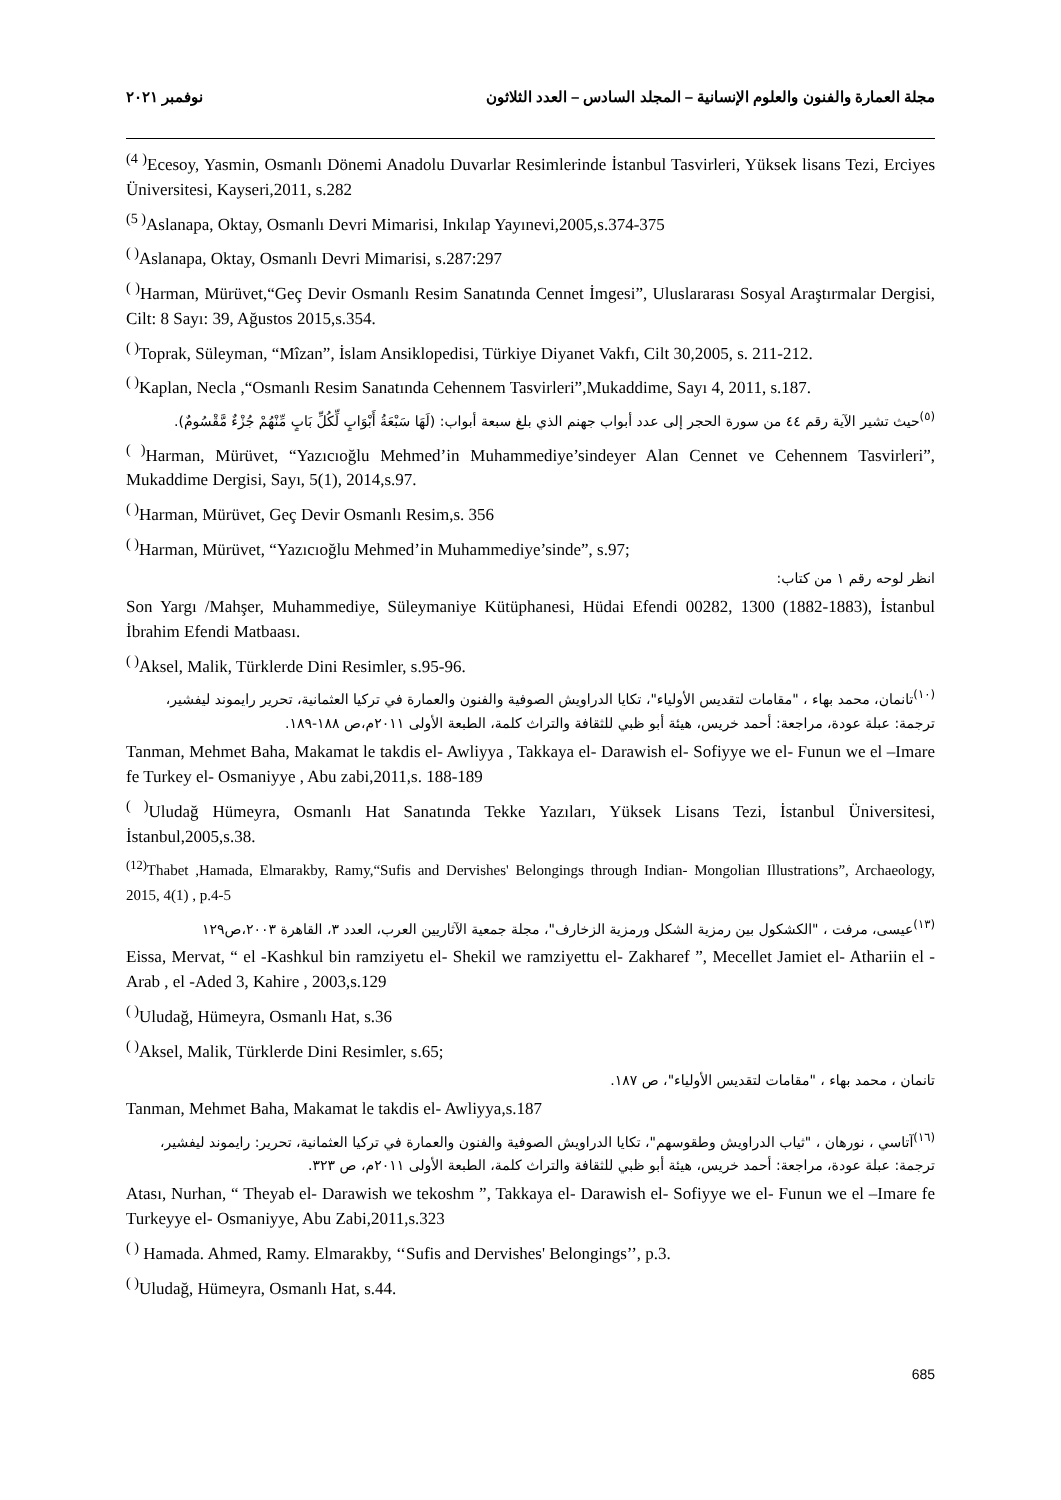مجلة العمارة والفنون والعلوم الإنسانية – المجلد السادس – العدد الثلاثون نوفمبر ٢٠٢١
<sup>(4 )</sup>Ecesoy, Yasmin, Osmanlı Dönemi Anadolu Duvarlar Resimlerinde İstanbul Tasvirleri, Yüksek lisans Tezi, Erciyes Üniversitesi, Kayseri,2011, s.282
<sup>(5 )</sup>Aslanapa, Oktay, Osmanlı Devri Mimarisi, Inkılap Yayınevi,2005,s.374-375
<sup>( )</sup>Aslanapa, Oktay, Osmanlı Devri Mimarisi, s.287:297
<sup>( )</sup>Harman, Mürüvet,“Geç Devir Osmanlı Resim Sanatında Cennet İmgesi”, Uluslararası Sosyal Araştırmalar Dergisi, Cilt: 8 Sayı: 39, Ağustos 2015,s.354.
<sup>( )</sup>Toprak, Süleyman, “Mîzan”, İslam Ansiklopedisi, Türkiye Diyanet Vakfı, Cilt 30,2005, s. 211-212.
<sup>( )</sup>Kaplan, Necla ,“Osmanlı Resim Sanatında Cehennem Tasvirleri”,Mukaddime, Sayı 4, 2011, s.187.
<sup>(٥)</sup> حيث تشير الآية رقم ٤٤ من سورة الحجر إلى عدد أبواب جهنم الذي بلغ سبعة أبواب: (لَهَا سَبْعَةُ أَبْوَابٍ لِّكُلِّ بَابٍ مِّنْهُمْ جُزْءٌ مَّقْسُومٌ).
<sup>( )</sup>Harman, Mürüvet, “Yazıcıoğlu Mehmed’in Muhammediye’sindeyer Alan Cennet ve Cehennem Tasvirleri”, Mukaddime Dergisi, Sayı, 5(1), 2014,s.97.
<sup>( )</sup>Harman, Mürüvet, Geç Devir Osmanlı Resim,s. 356
<sup>( )</sup>Harman, Mürüvet, “Yazıcıoğlu Mehmed’in Muhammediye’sinde”, s.97;
انظر لوحه رقم ١ من كتاب:
Son Yargı /Mahşer, Muhammediye, Süleymaniye Kütüphanesi, Hüdai Efendi 00282, 1300 (1882-1883), İstanbul İbrahim Efendi Matbaası.
<sup>( )</sup>Aksel, Malik, Türklerde Dini Resimler, s.95-96.
<sup>(١٠)</sup> تانمان، محمد بهاء ، "مقامات لتقديس الأولياء"، تكايا الدراويش الصوفية والفنون والعمارة في تركيا العثمانية، تحرير رايموند ليفشير، ترجمة: عبلة عودة، مراجعة: أحمد خريس، هيئة أبو ظبي للثقافة والتراث كلمة، الطبعة الأولى ٢٠١١م،ص ١٨٨-١٨٩.
Tanman, Mehmet Baha, Makamat le takdis el- Awliyya , Takkaya el- Darawish el- Sofiyye we el- Funun we el –Imare fe Turkey el- Osmaniyye , Abu zabi,2011,s. 188-189
<sup>( )</sup>Uludağ Hümeyra, Osmanlı Hat Sanatında Tekke Yazıları, Yüksek Lisans Tezi, İstanbul Üniversitesi, İstanbul,2005,s.38.
<sup>(12)</sup> Thabet ,Hamada, Elmarakby, Ramy,“Sufis and Dervishes' Belongings through Indian- Mongolian Illustrations”, Archaeology, 2015, 4(1) , p.4-5
<sup>(١٣)</sup> عيسى، مرفت ، "الكشكول بين رمزية الشكل ورمزية الزخارف"، مجلة جمعية الآثاريين العرب، العدد ٣، القاهرة ٢٠٠٣،ص١٢٩
Eissa, Mervat, “ el -Kashkul bin ramziyetu el- Shekil we ramziyettu el- Zakharef ”, Mecellet Jamiet el- Athariin el -Arab , el -Aded 3, Kahire , 2003,s.129
<sup>( )</sup>Uludağ, Hümeyra, Osmanlı Hat, s.36
<sup>( )</sup>Aksel, Malik, Türklerde Dini Resimler, s.65;
تانمان ، محمد بهاء ، "مقامات لتقديس الأولياء"، ص ١٨٧.
Tanman, Mehmet Baha, Makamat le takdis el- Awliyya,s.187
<sup>(١٦)</sup> آتاسي ، نورهان ، "ثياب الدراويش وطقوسهم"، تكايا الدراويش الصوفية والفنون والعمارة في تركيا العثمانية، تحرير: رايموند ليفشير، ترجمة: عبلة عودة، مراجعة: أحمد خريس، هيئة أبو ظبي للثقافة والتراث كلمة، الطبعة الأولى ٢٠١١م، ص ٣٢٣.
Atası, Nurhan, “ Theyab el- Darawish we tekoshm ”, Takkaya el- Darawish el- Sofiyye we el- Funun we el –Imare fe Turkeyye el- Osmaniyye, Abu Zabi,2011,s.323
<sup>( )</sup> Hamada. Ahmed, Ramy. Elmarakby, ‘‘Sufis and Dervishes' Belongings’’, p.3.
<sup>( )</sup>Uludağ, Hümeyra, Osmanlı Hat, s.44.
685